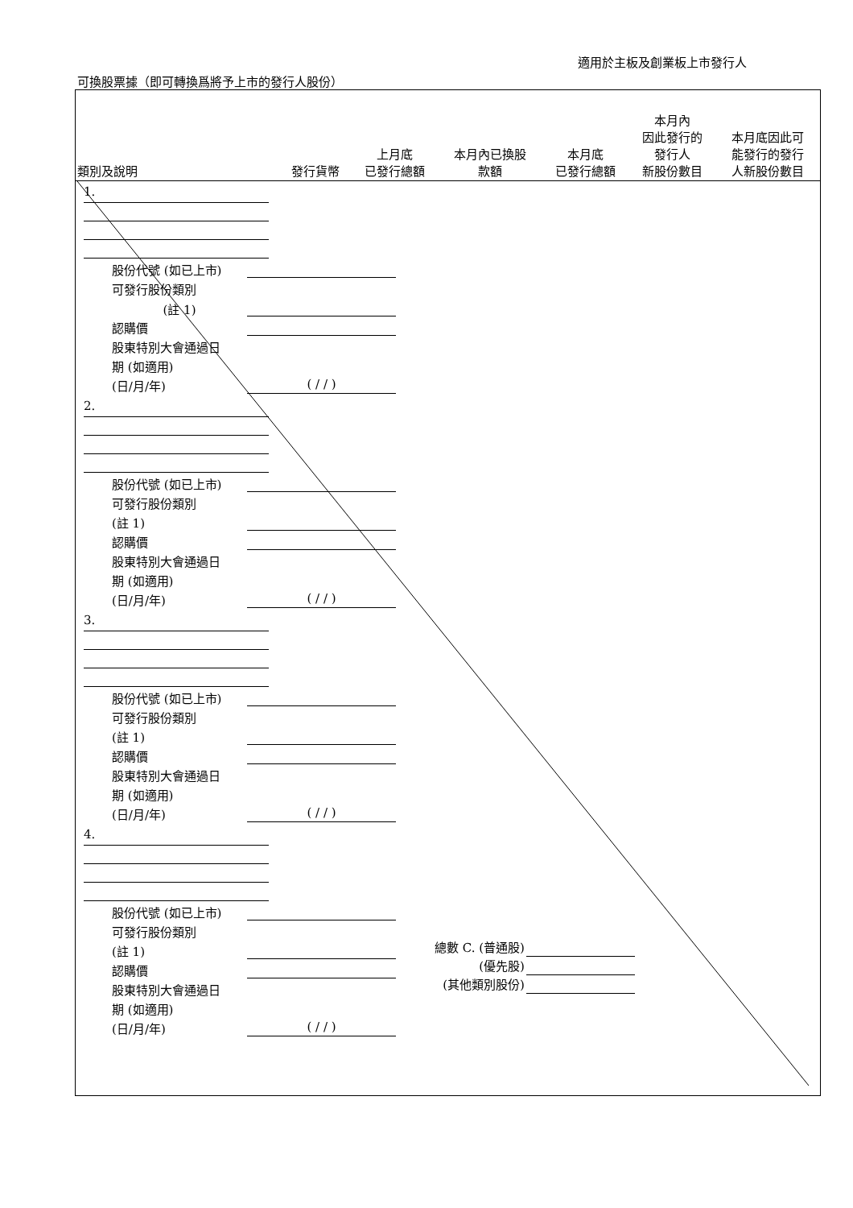適用於主板及創業板上市發行人
可換股票據（即可轉換爲將予上市的發行人股份）
| 類別及說明 | 發行貨幣 | 上月底 已發行總額 | 本月內已換股 款額 | 本月底 已發行總額 | 本月內 因此發行的 發行人 新股份數目 | 本月底因此可 能發行的發行 人新股份數目 |
| --- | --- | --- | --- | --- | --- | --- |
1.
股份代號 (如已上市)
可發行股份類別
(註 1)
認購價
股東特別大會通過日
期 (如適用)
(日/月/年) ( / / )
2.
股份代號 (如已上市)
可發行股份類別
(註 1)
認購價
股東特別大會通過日
期 (如適用)
(日/月/年) ( / / )
3.
股份代號 (如已上市)
可發行股份類別
(註 1)
認購價
股東特別大會通過日
期 (如適用)
(日/月/年) ( / / )
4.
股份代號 (如已上市)
可發行股份類別
(註 1)
認購價
股東特別大會通過日
期 (如適用)
(日/月/年) ( / / )
總數 C. (普通股)
(優先股)
(其他類別股份)